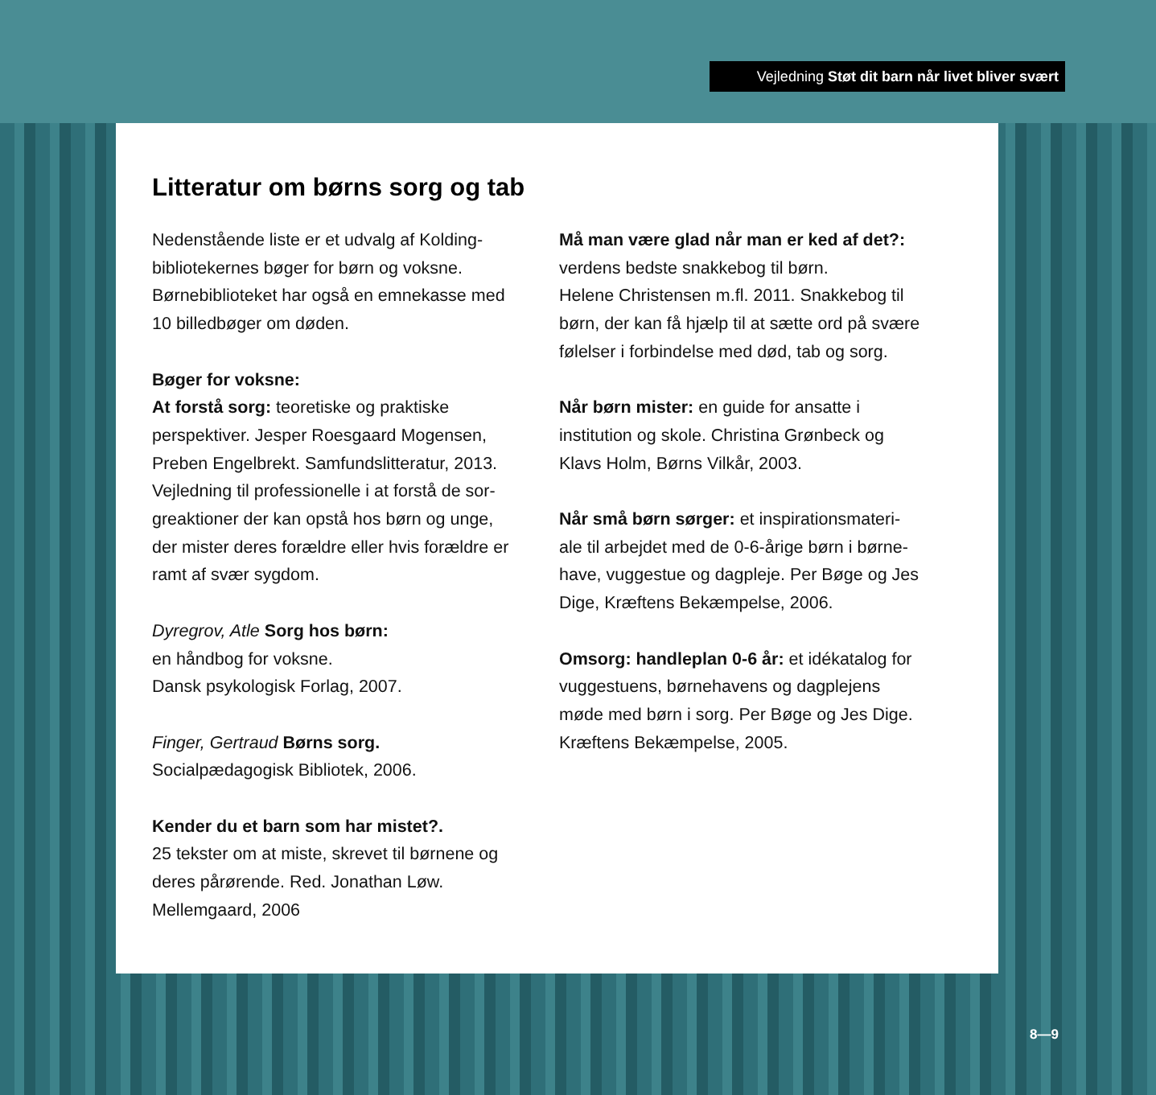Vejledning Støt dit barn når livet bliver svært
Litteratur om børns sorg og tab
Nedenstående liste er et udvalg af Kolding-bibliotekernes bøger for børn og voksne. Børnebiblioteket har også en emnekasse med 10 billedbøger om døden.
Bøger for voksne:
At forstå sorg: teoretiske og praktiske perspektiver. Jesper Roesgaard Mogensen, Preben Engelbrekt. Samfundslitteratur, 2013. Vejledning til professionelle i at forstå de sor-greaktioner der kan opstå hos børn og unge, der mister deres forældre eller hvis forældre er ramt af svær sygdom.
Dyregrov, Atle Sorg hos børn:
en håndbog for voksne.
Dansk psykologisk Forlag, 2007.
Finger, Gertraud Børns sorg.
Socialpædagogisk Bibliotek, 2006.
Kender du et barn som har mistet?.
25 tekster om at miste, skrevet til børnene og deres pårørende. Red. Jonathan Løw. Mellemgaard, 2006
Må man være glad når man er ked af det?: verdens bedste snakkebog til børn.
Helene Christensen m.fl. 2011. Snakkebog til børn, der kan få hjælp til at sætte ord på svære følelser i forbindelse med død, tab og sorg.
Når børn mister: en guide for ansatte i institution og skole. Christina Grønbeck og Klavs Holm, Børns Vilkår, 2003.
Når små børn sørger: et inspirationsmateri-ale til arbejdet med de 0-6-årige børn i børne-have, vuggestue og dagpleje. Per Bøge og Jes Dige, Kræftens Bekæmpelse, 2006.
Omsorg: handleplan 0-6 år: et idékatalog for vuggestuens, børnehavens og dagplejens møde med børn i sorg. Per Bøge og Jes Dige. Kræftens Bekæmpelse, 2005.
8—9